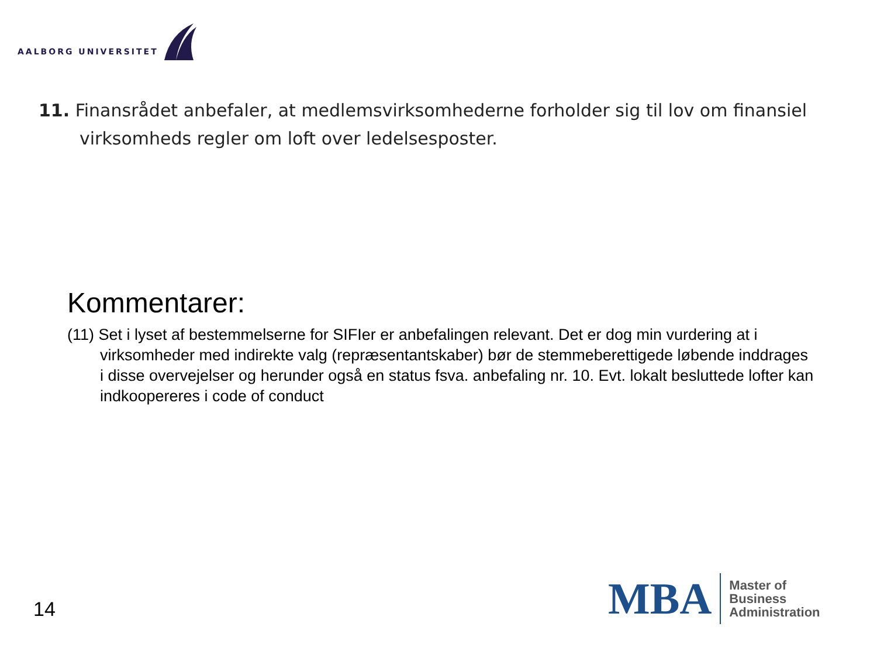AALBORG UNIVERSITET
11. Finansrådet anbefaler, at medlemsvirksomhederne forholder sig til lov om finansiel virksomheds regler om loft over ledelsesposter.
Kommentarer:
(11) Set i lyset af bestemmelserne for SIFIer er anbefalingen relevant. Det er dog min vurdering at i virksomheder med indirekte valg (repræsentantskaber) bør de stemmeberettigede løbende inddrages i disse overvejelser og herunder også en status fsva. anbefaling nr. 10. Evt. lokalt besluttede lofter kan indkoopereres i code of conduct
14
MBA
Master of
Business
Administration